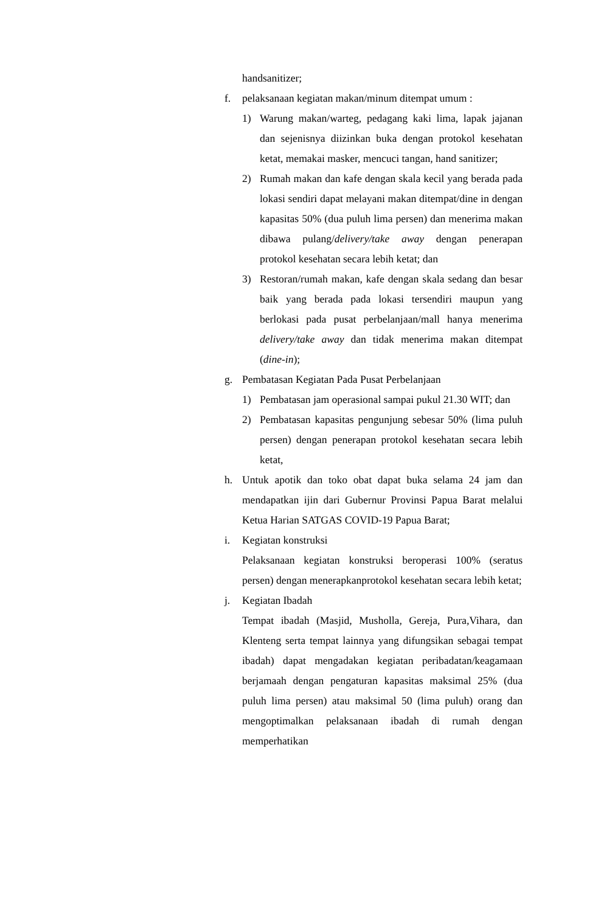handsanitizer;
f. pelaksanaan kegiatan makan/minum ditempat umum :
1) Warung makan/warteg, pedagang kaki lima, lapak jajanan dan sejenisnya diizinkan buka dengan protokol kesehatan ketat, memakai masker, mencuci tangan, hand sanitizer;
2) Rumah makan dan kafe dengan skala kecil yang berada pada lokasi sendiri dapat melayani makan ditempat/dine in dengan kapasitas 50% (dua puluh lima persen) dan menerima makan dibawa pulang/delivery/take away dengan penerapan protokol kesehatan secara lebih ketat; dan
3) Restoran/rumah makan, kafe dengan skala sedang dan besar baik yang berada pada lokasi tersendiri maupun yang berlokasi pada pusat perbelanjaan/mall hanya menerima delivery/take away dan tidak menerima makan ditempat (dine-in);
g. Pembatasan Kegiatan Pada Pusat Perbelanjaan
1) Pembatasan jam operasional sampai pukul 21.30 WIT; dan
2) Pembatasan kapasitas pengunjung sebesar 50% (lima puluh persen) dengan penerapan protokol kesehatan secara lebih ketat,
h. Untuk apotik dan toko obat dapat buka selama 24 jam dan mendapatkan ijin dari Gubernur Provinsi Papua Barat melalui Ketua Harian SATGAS COVID-19 Papua Barat;
i. Kegiatan konstruksi
Pelaksanaan kegiatan konstruksi beroperasi 100% (seratus persen) dengan menerapkanprotokol kesehatan secara lebih ketat;
j. Kegiatan Ibadah
Tempat ibadah (Masjid, Musholla, Gereja, Pura,Vihara, dan Klenteng serta tempat lainnya yang difungsikan sebagai tempat ibadah) dapat mengadakan kegiatan peribadatan/keagamaan berjamaah dengan pengaturan kapasitas maksimal 25% (dua puluh lima persen) atau maksimal 50 (lima puluh) orang dan mengoptimalkan pelaksanaan ibadah di rumah dengan memperhatikan